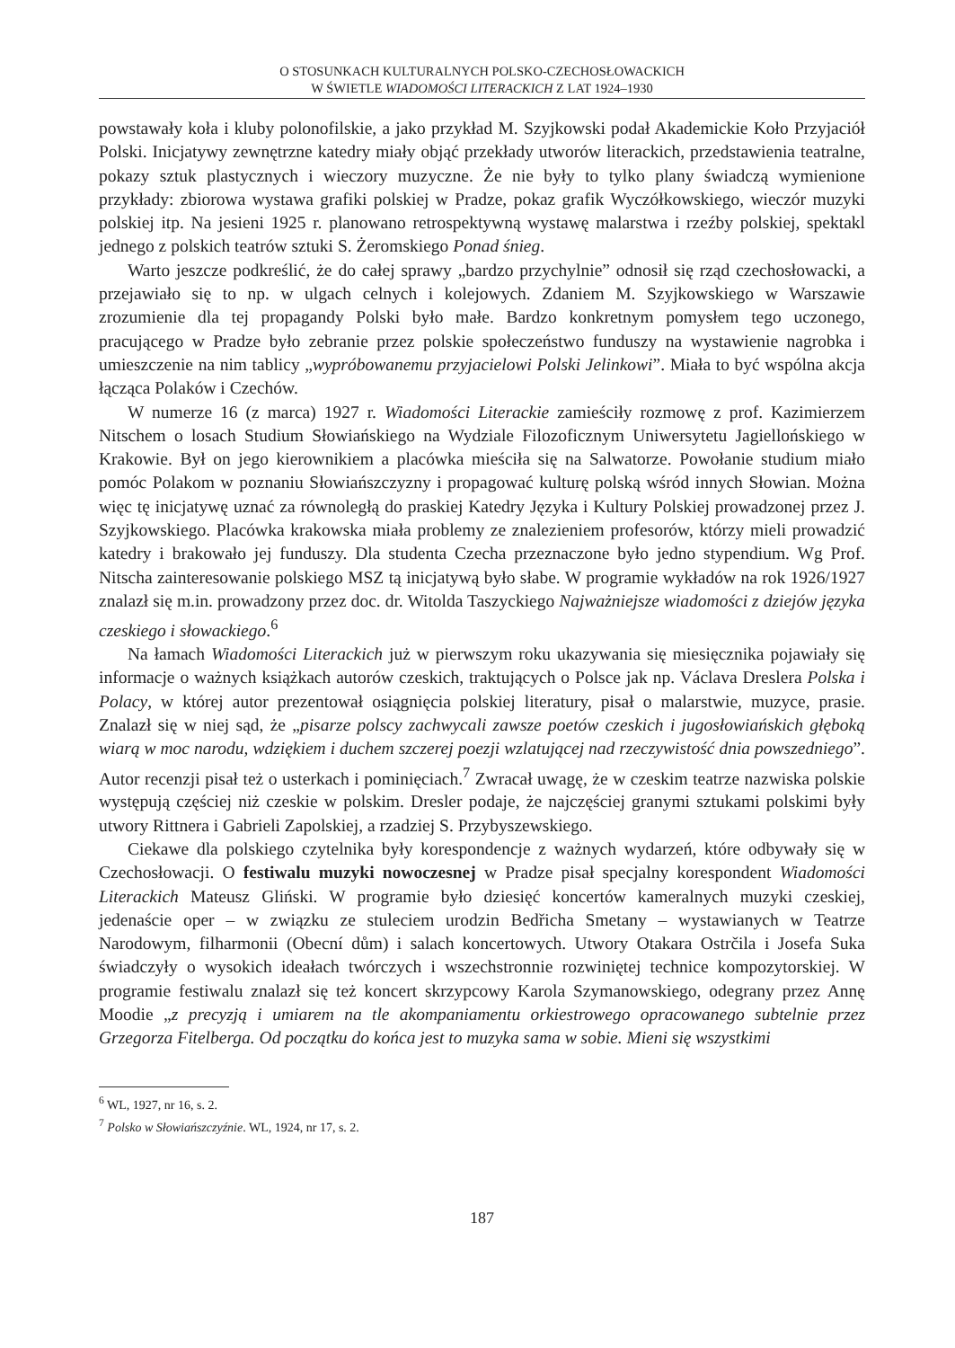O STOSUNKACH KULTURALNYCH POLSKO-CZECHOSŁOWACKICH
W ŚWIETLE WIADOMOŚCI LITERACKICH Z LAT 1924–1930
powstawały koła i kluby polonofilskie, a jako przykład M. Szyjkowski podał Akademickie Koło Przyjaciół Polski. Inicjatywy zewnętrzne katedry miały objąć przekłady utworów literackich, przedstawienia teatralne, pokazy sztuk plastycznych i wieczory muzyczne. Że nie były to tylko plany świadczą wymienione przykłady: zbiorowa wystawa grafiki polskiej w Pradze, pokaz grafik Wyczółkowskiego, wieczór muzyki polskiej itp. Na jesieni 1925 r. planowano retrospektywną wystawę malarstwa i rzeźby polskiej, spektakl jednego z polskich teatrów sztuki S. Żeromskiego Ponad śnieg.
Warto jeszcze podkreślić, że do całej sprawy „bardzo przychylnie” odnosił się rząd czechosłowacki, a przejawiało się to np. w ulgach celnych i kolejowych. Zdaniem M. Szyjkowskiego w Warszawie zrozumienie dla tej propagandy Polski było małe. Bardzo konkretnym pomysłem tego uczonego, pracującego w Pradze było zebranie przez polskie społeczeństwo funduszy na wystawienie nagrobka i umieszczenie na nim tablicy „wypróbowanemu przyjacielowi Polski Jelinkowi”. Miała to być wspólna akcja łącząca Polaków i Czechów.
W numerze 16 (z marca) 1927 r. Wiadomości Literackie zamieściły rozmowę z prof. Kazimierzem Nitschem o losach Studium Słowiańskiego na Wydziale Filozoficznym Uniwersytetu Jagiellońskiego w Krakowie. Był on jego kierownikiem a placówka mieściła się na Salwatorze. Powołanie studium miało pomóc Polakom w poznaniu Słowiańszczyzny i propagować kulturę polską wśród innych Słowian. Można więc tę inicjatywę uznać za równoległą do praskiej Katedry Języka i Kultury Polskiej prowadzonej przez J. Szyjkowskiego. Placówka krakowska miała problemy ze znalezieniem profesorów, którzy mieli prowadzić katedry i brakowało jej funduszy. Dla studenta Czecha przeznaczone było jedno stypendium. Wg Prof. Nitscha zainteresowanie polskiego MSZ tą inicjatywą było słabe. W programie wykładów na rok 1926/1927 znalazł się m.in. prowadzony przez doc. dr. Witolda Taszyckiego Najważniejsze wiadomości z dziejów języka czeskiego i słowackiego.<sup>6</sup>
Na łamach Wiadomości Literackich już w pierwszym roku ukazywania się miesięcznika pojawiały się informacje o ważnych książkach autorów czeskich, traktujących o Polsce jak np. Václava Dreslera Polska i Polacy, w której autor prezentował osiągnięcia polskiej literatury, pisał o malarstwie, muzyce, prasie. Znalazł się w niej sąd, że „pisarze polscy zachwycali zawsze poetów czeskich i jugosłowiańskich głęboką wiarą w moc narodu, wdziękiem i duchem szczerej poezji wzlatującej nad rzeczywistość dnia powszedniego”. Autor recenzji pisał też o usterkach i pominięciach.<sup>7</sup> Zwracał uwagę, że w czeskim teatrze nazwiska polskie występują częściej niż czeskie w polskim. Dresler podaje, że najczęściej granymi sztukami polskimi były utwory Rittnera i Gabrieli Zapolskiej, a rzadziej S. Przybyszewskiego.
Ciekawe dla polskiego czytelnika były korespondencje z ważnych wydarzeń, które odbywały się w Czechosłowacji. O festiwalu muzyki nowoczesnej w Pradze pisał specjalny korespondent Wiadomości Literackich Mateusz Gliński. W programie było dziesięć koncertów kameralnych muzyki czeskiej, jedenaście oper – w związku ze stuleciem urodzin Bedřicha Smetany – wystawianych w Teatrze Narodowym, filharmonii (Obecní dům) i salach koncertowych. Utwory Otakara Ostrčila i Josefa Suka świadczyły o wysokich ideałach twórczych i wszechstronnie rozwiniętej technice kompozytorskiej. W programie festiwalu znalazł się też koncert skrzypcowy Karola Szymanowskiego, odegrany przez Annę Moodie „z precyzją i umiarem na tle akompaniamentu orkiestrowego opracowanego subtelnie przez Grzegorza Fitelberga. Od początku do końca jest to muzyka sama w sobie. Mieni się wszystkimi
<sup>6</sup> WL, 1927, nr 16, s. 2.
<sup>7</sup> Polsko w Słowiańszczyźnie. WL, 1924, nr 17, s. 2.
187